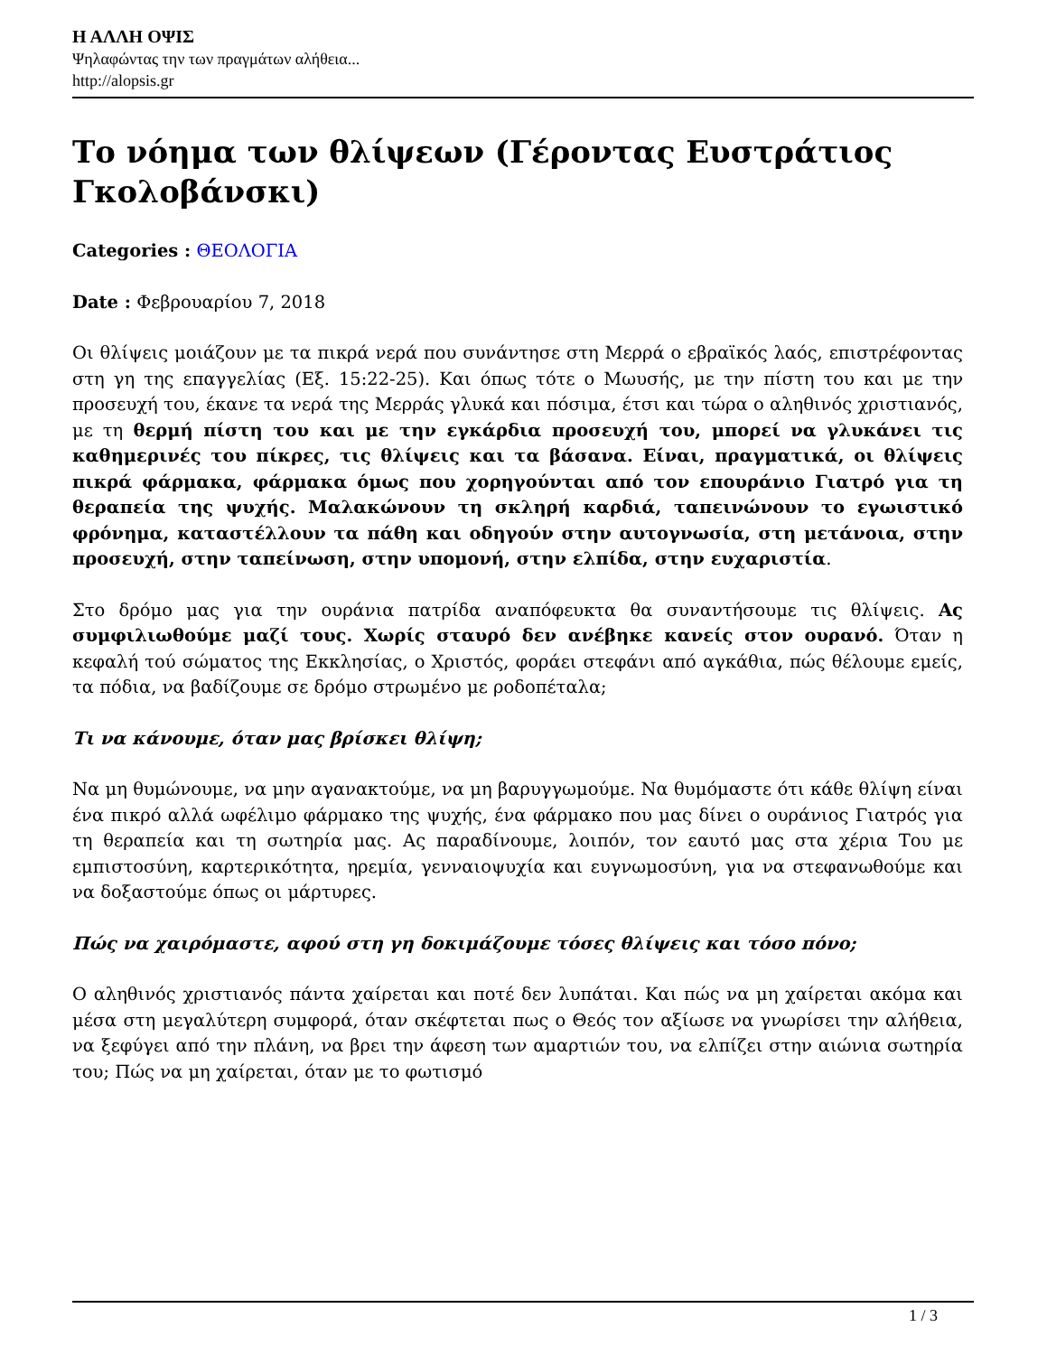Η ΑΛΛΗ ΟΨΙΣ
Ψηλαφώντας την των πραγμάτων αλήθεια...
http://alopsis.gr
Το νόημα των θλίψεων (Γέροντας Ευστράτιος Γκολοβάνσκι)
Categories : ΘΕΟΛΟΓΙΑ
Date : Φεβρουαρίου 7, 2018
Οι θλίψεις μοιάζουν με τα πικρά νερά που συνάντησε στη Μερρά ο εβραϊκός λαός, επιστρέφοντας στη γη της επαγγελίας (Εξ. 15:22-25). Και όπως τότε ο Μωυσής, με την πίστη του και με την προσευχή του, έκανε τα νερά της Μερράς γλυκά και πόσιμα, έτσι και τώρα ο αληθινός χριστιανός, με τη θερμή πίστη του και με την εγκάρδια προσευχή του, μπορεί να γλυκάνει τις καθημερινές του πίκρες, τις θλίψεις και τα βάσανα. Είναι, πραγματικά, οι θλίψεις πικρά φάρμακα, φάρμακα όμως που χορηγούνται από τον επουράνιο Γιατρό για τη θεραπεία της ψυχής. Μαλακώνουν τη σκληρή καρδιά, ταπεινώνουν το εγωιστικό φρόνημα, καταστέλλουν τα πάθη και οδηγούν στην αυτογνωσία, στη μετάνοια, στην προσευχή, στην ταπείνωση, στην υπομονή, στην ελπίδα, στην ευχαριστία.
Στο δρόμο μας για την ουράνια πατρίδα αναπόφευκτα θα συναντήσουμε τις θλίψεις. Ας συμφιλιωθούμε μαζί τους. Χωρίς σταυρό δεν ανέβηκε κανείς στον ουρανό. Όταν η κεφαλή τού σώματος της Εκκλησίας, ο Χριστός, φοράει στεφάνι από αγκάθια, πώς θέλουμε εμείς, τα πόδια, να βαδίζουμε σε δρόμο στρωμένο με ροδοπέταλα;
Τι να κάνουμε, όταν μας βρίσκει θλίψη;
Να μη θυμώνουμε, να μην αγανακτούμε, να μη βαρυγγωμούμε. Να θυμόμαστε ότι κάθε θλίψη είναι ένα πικρό αλλά ωφέλιμο φάρμακο της ψυχής, ένα φάρμακο που μας δίνει ο ουράνιος Γιατρός για τη θεραπεία και τη σωτηρία μας. Ας παραδίνουμε, λοιπόν, τον εαυτό μας στα χέρια Του με εμπιστοσύνη, καρτερικότητα, ηρεμία, γενναιοψυχία και ευγνωμοσύνη, για να στεφανωθούμε και να δοξαστούμε όπως οι μάρτυρες.
Πώς να χαιρόμαστε, αφού στη γη δοκιμάζουμε τόσες θλίψεις και τόσο πόνο;
Ο αληθινός χριστιανός πάντα χαίρεται και ποτέ δεν λυπάται. Και πώς να μη χαίρεται ακόμα και μέσα στη μεγαλύτερη συμφορά, όταν σκέφτεται πως ο Θεός τον αξίωσε να γνωρίσει την αλήθεια, να ξεφύγει από την πλάνη, να βρει την άφεση των αμαρτιών του, να ελπίζει στην αιώνια σωτηρία του; Πώς να μη χαίρεται, όταν με το φωτισμό
1 / 3